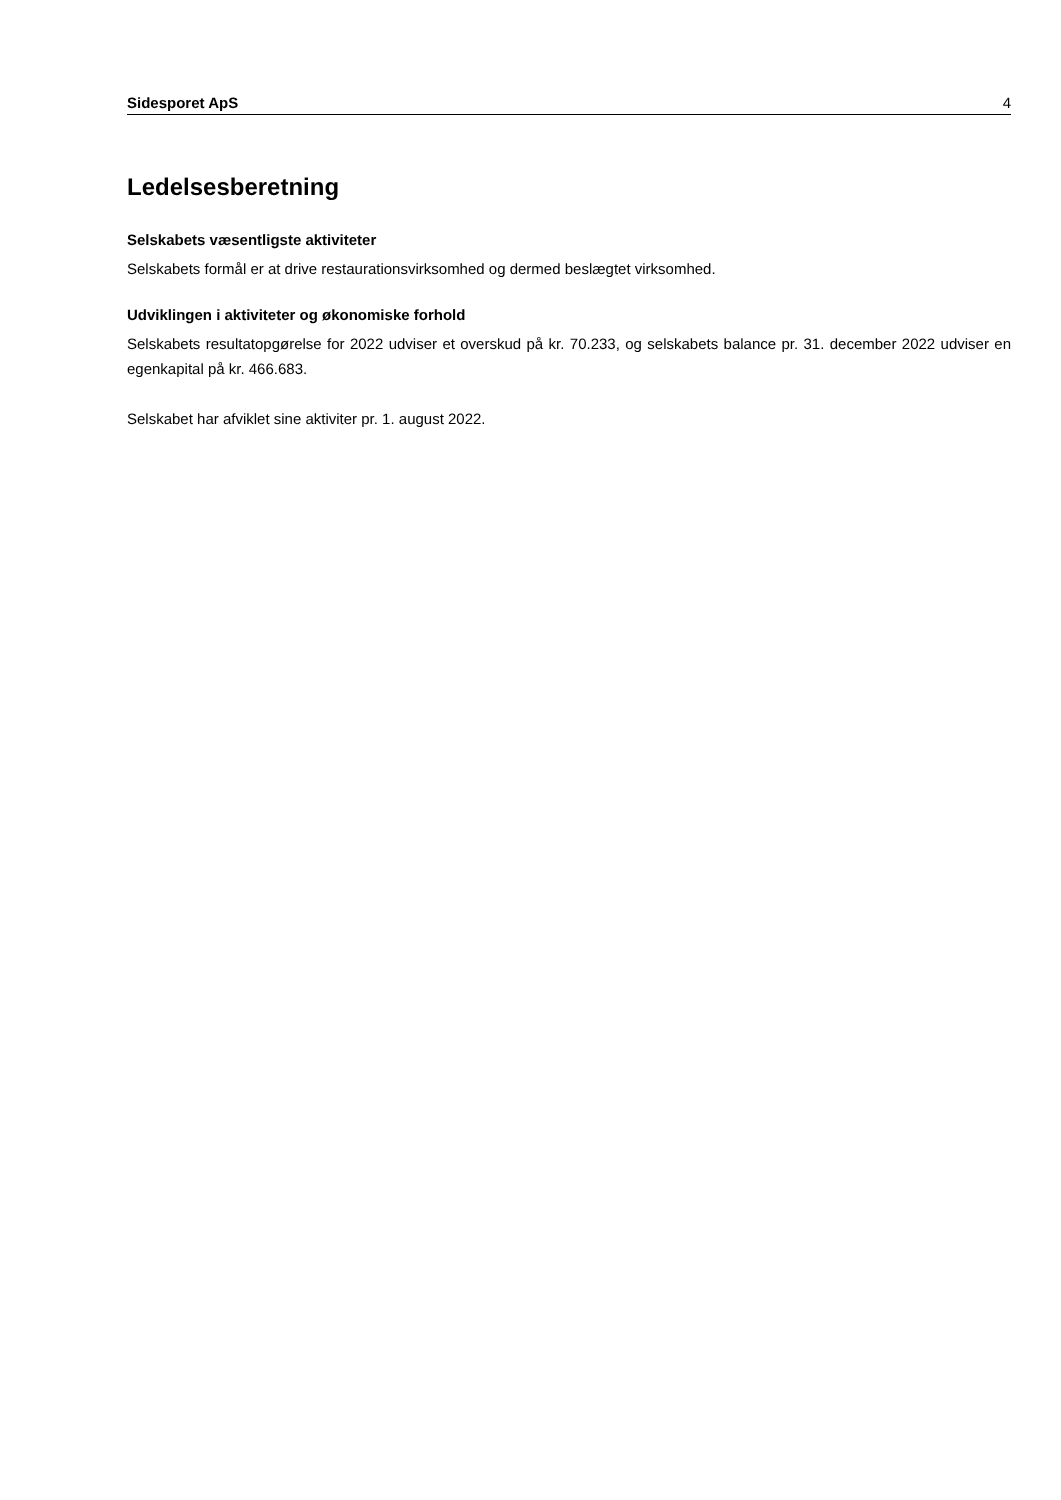Sidesporet ApS 4
Ledelsesberetning
Selskabets væsentligste aktiviteter
Selskabets formål er at drive restaurationsvirksomhed og dermed beslægtet virksomhed.
Udviklingen i aktiviteter og økonomiske forhold
Selskabets resultatopgørelse for 2022 udviser et overskud på kr. 70.233, og selskabets balance pr. 31. december 2022 udviser en egenkapital på kr. 466.683.
Selskabet har afviklet sine aktiviter pr. 1. august 2022.